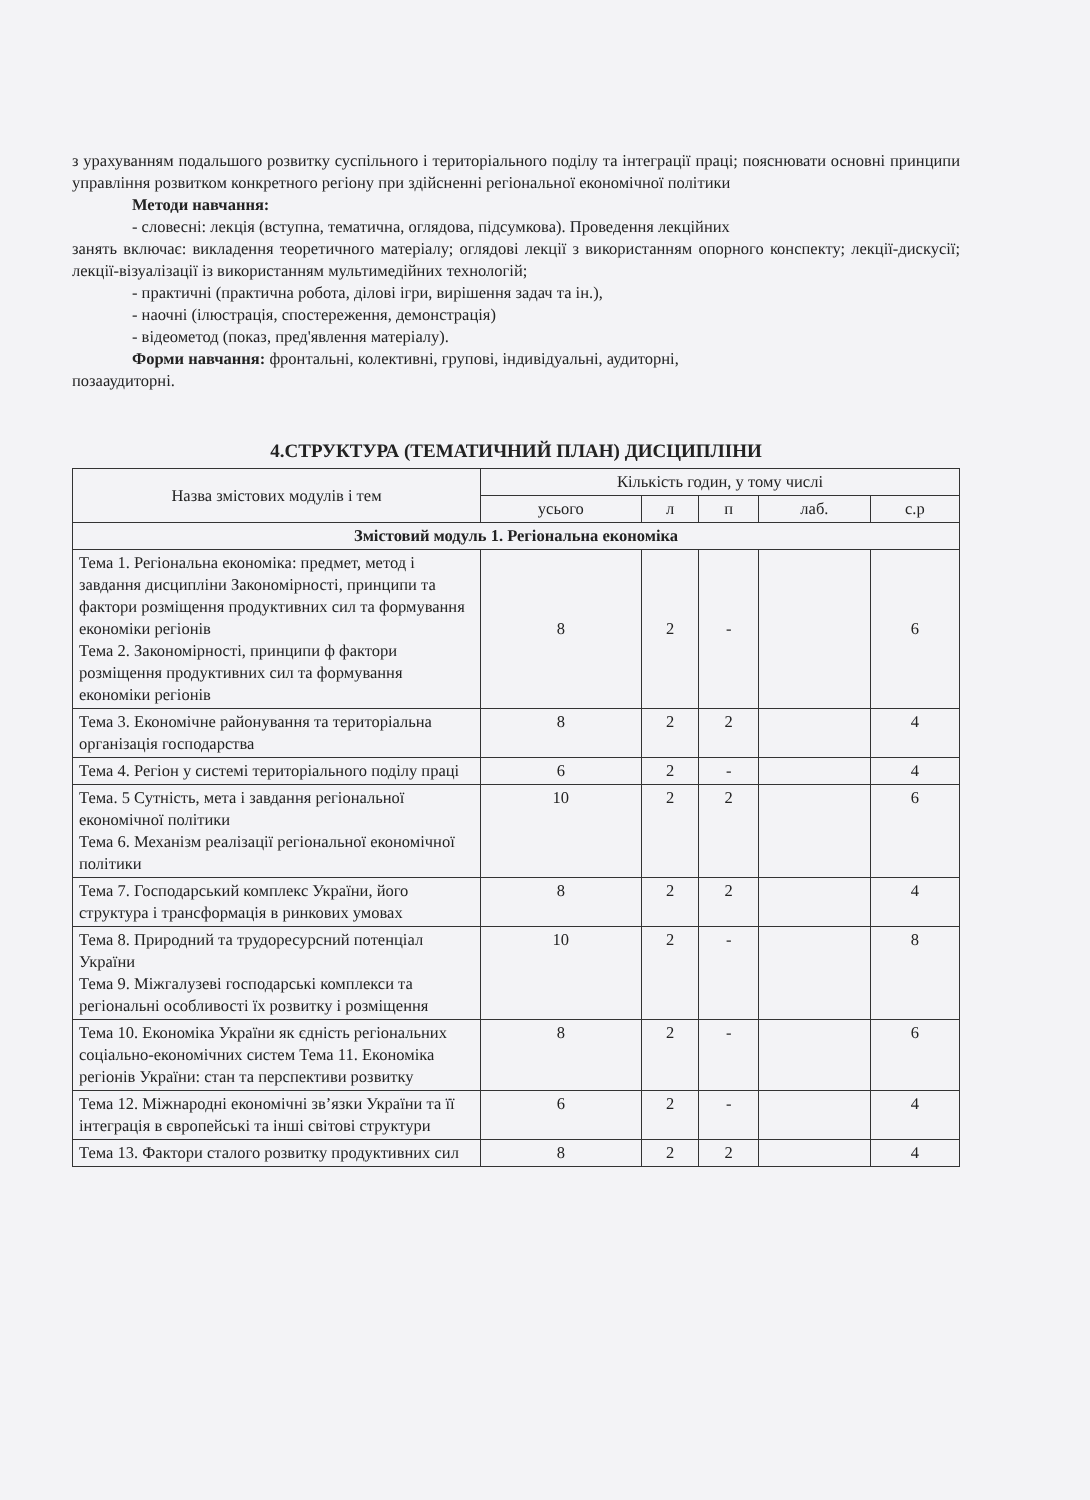з урахуванням подальшого розвитку суспільного і територіального поділу та інтеграції праці; пояснювати основні принципи управління розвитком конкретного регіону при здійсненні регіональної економічної політики
Методи навчання:
- словесні: лекція (вступна, тематична, оглядова, підсумкова). Проведення лекційних
занять включає: викладення теоретичного матеріалу; оглядові лекції з використанням опорного конспекту; лекції-дискусії; лекції-візуалізації із використанням мультимедійних технологій;
- практичні (практична робота, ділові ігри, вирішення задач та ін.),
- наочні (ілюстрація, спостереження, демонстрація)
- відеометод (показ, пред'явлення матеріалу).
Форми навчання: фронтальні, колективні, групові, індивідуальні, аудиторні,
позааудиторні.
4.СТРУКТУРА (ТЕМАТИЧНИЙ ПЛАН) ДИСЦИПЛІНИ
| Назва змістових модулів і тем | Кількість годин, у тому числі | | | | |
| --- | --- | --- | --- | --- | --- |
| | усього | л | п | лаб. | с.р |
| Змістовий модуль 1. Регіональна економіка | | | | | |
| Тема 1. Регіональна економіка: предмет, метод і завдання дисципліни Закономірності, принципи та фактори розміщення продуктивних сил та формування економіки регіонів Тема 2. Закономірності, принципи ф фактори розміщення продуктивних сил та формування економіки регіонів | 8 | 2 | - | | 6 |
| Тема 3. Економічне районування та територіальна організація господарства | 8 | 2 | 2 | | 4 |
| Тема 4. Регіон у системі територіального поділу праці | 6 | 2 | - | | 4 |
| Тема. 5 Сутність, мета і завдання регіональної економічної політики Тема 6. Механізм реалізації регіональної економічної політики | 10 | 2 | 2 | | 6 |
| Тема 7. Господарський комплекс України, його структура і трансформація в ринкових умовах | 8 | 2 | 2 | | 4 |
| Тема 8. Природний та трудоресурсний потенціал України Тема 9. Міжгалузеві господарські комплекси та регіональні особливості їх розвитку і розміщення | 10 | 2 | - | | 8 |
| Тема 10. Економіка України як єдність регіональних соціально-економічних систем Тема 11. Економіка регіонів України: стан та перспективи розвитку | 8 | 2 | - | | 6 |
| Тема 12. Міжнародні економічні зв’язки України та її інтеграція в європейські та інші світові структури | 6 | 2 | - | | 4 |
| Тема 13. Фактори сталого розвитку продуктивних сил | 8 | 2 | 2 | | 4 |